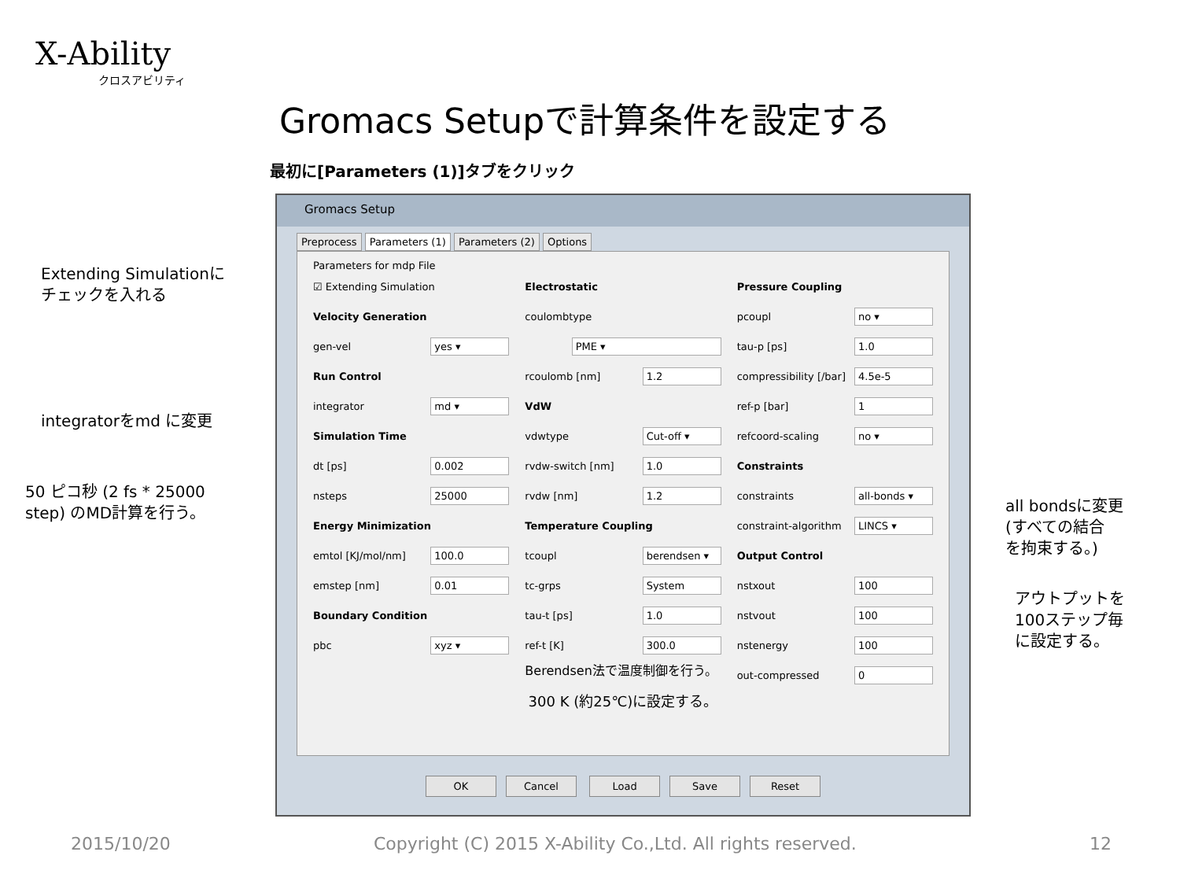X-Ability
クロスアビリティ
Gromacs Setupで計算条件を設定する
最初に[Parameters (1)]タブをクリック
Extending Simulationに
チェックを入れる
integratorをmd に変更
50 ピコ秒 (2 fs * 25000
step) のMD計算を行う。
all bondsに変更
(すべての結合
を拘束する。)
アウトプットを
100ステップ毎
に設定する。
Gromacs Setup
Preprocess Parameters (1) Parameters (2) Options
Parameters for mdp File
☑ Extending Simulation
Velocity Generation
gen-vel yes ▾
Run Control
integrator md ▾
Simulation Time
dt [ps] 0.002
nsteps 25000
Energy Minimization
emtol [KJ/mol/nm] 100.0
emstep [nm] 0.01
Boundary Condition
pbc xyz ▾
Electrostatic
coulombtype
PME ▾
rcoulomb [nm] 1.2
VdW
vdwtype Cut-off ▾
rvdw-switch [nm] 1.0
rvdw [nm] 1.2
Temperature Coupling
tcoupl berendsen ▾
tc-grps System
tau-t [ps] 1.0
ref-t [K] 300.0
Berendsen法で温度制御を行う。
Pressure Coupling
pcoupl no ▾
tau-p [ps] 1.0
compressibility [/bar] 4.5e-5
ref-p [bar] 1
refcoord-scaling no ▾
Constraints
constraints all-bonds ▾
constraint-algorithm LINCS ▾
Output Control
nstxout 100
nstvout 100
nstenergy 100
out-compressed 0
300 K (約25℃)に設定する。
OK Cancel Load Save Reset
2015/10/20
Copyright (C) 2015 X-Ability Co.,Ltd. All rights reserved.
12